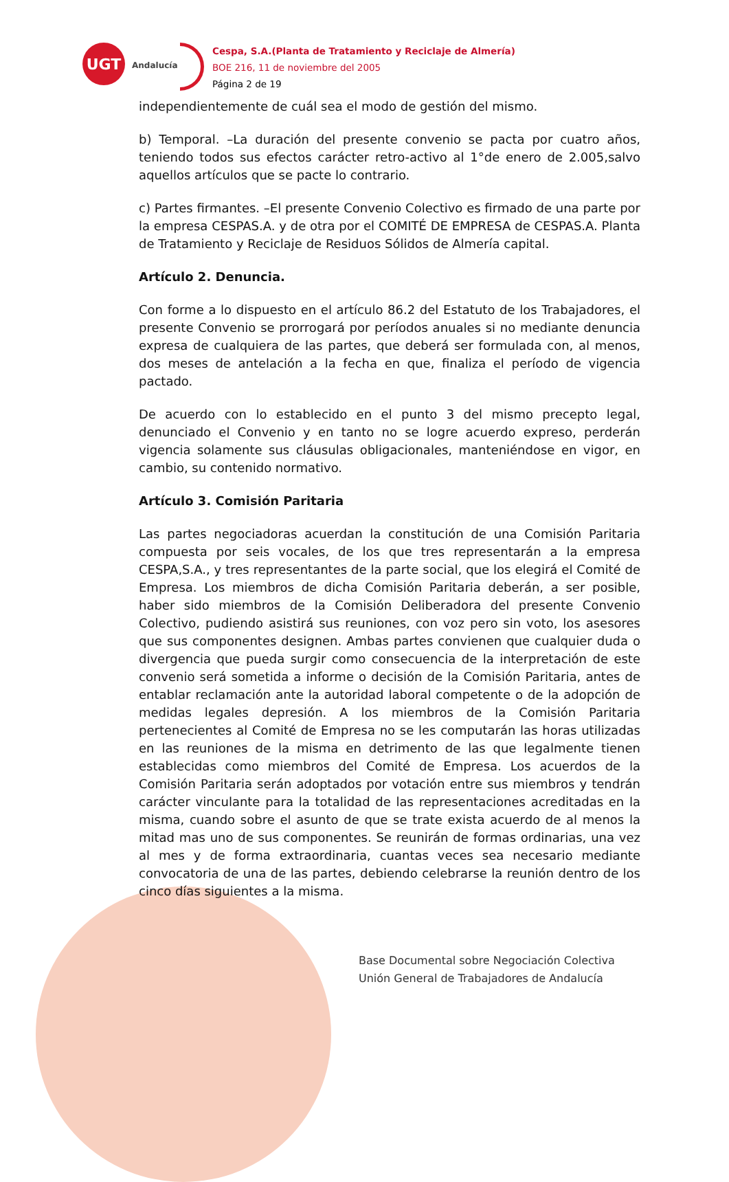UGT
Andalucía
Cespa, S.A.(Planta de Tratamiento y Reciclaje de Almería)
BOE 216, 11 de noviembre del 2005
Página 2 de 19
independientemente de cuál sea el modo de gestión del mismo.
b) Temporal. –La duración del presente convenio se pacta por cuatro años, teniendo todos sus efectos carácter retro-activo al 1°de enero de 2.005,salvo aquellos artículos que se pacte lo contrario.
c) Partes firmantes. –El presente Convenio Colectivo es firmado de una parte por la empresa CESPAS.A. y de otra por el COMITÉ DE EMPRESA de CESPAS.A. Planta de Tratamiento y Reciclaje de Residuos Sólidos de Almería capital.
Artículo 2. Denuncia.
Con forme a lo dispuesto en el artículo 86.2 del Estatuto de los Trabajadores, el presente Convenio se prorrogará por períodos anuales si no mediante denuncia expresa de cualquiera de las partes, que deberá ser formulada con, al menos, dos meses de antelación a la fecha en que, finaliza el período de vigencia pactado.
De acuerdo con lo establecido en el punto 3 del mismo precepto legal, denunciado el Convenio y en tanto no se logre acuerdo expreso, perderán vigencia solamente sus cláusulas obligacionales, manteniéndose en vigor, en cambio, su contenido normativo.
Artículo 3. Comisión Paritaria
Las partes negociadoras acuerdan la constitución de una Comisión Paritaria compuesta por seis vocales, de los que tres representarán a la empresa CESPA,S.A., y tres representantes de la parte social, que los elegirá el Comité de Empresa. Los miembros de dicha Comisión Paritaria deberán, a ser posible, haber sido miembros de la Comisión Deliberadora del presente Convenio Colectivo, pudiendo asistirá sus reuniones, con voz pero sin voto, los asesores que sus componentes designen. Ambas partes convienen que cualquier duda o divergencia que pueda surgir como consecuencia de la interpretación de este convenio será sometida a informe o decisión de la Comisión Paritaria, antes de entablar reclamación ante la autoridad laboral competente o de la adopción de medidas legales depresión. A los miembros de la Comisión Paritaria pertenecientes al Comité de Empresa no se les computarán las horas utilizadas en las reuniones de la misma en detrimento de las que legalmente tienen establecidas como miembros del Comité de Empresa. Los acuerdos de la Comisión Paritaria serán adoptados por votación entre sus miembros y tendrán carácter vinculante para la totalidad de las representaciones acreditadas en la misma, cuando sobre el asunto de que se trate exista acuerdo de al menos la mitad mas uno de sus componentes. Se reunirán de formas ordinarias, una vez al mes y de forma extraordinaria, cuantas veces sea necesario mediante convocatoria de una de las partes, debiendo celebrarse la reunión dentro de los cinco días siguientes a la misma.
Base Documental sobre Negociación Colectiva
Unión General de Trabajadores de Andalucía